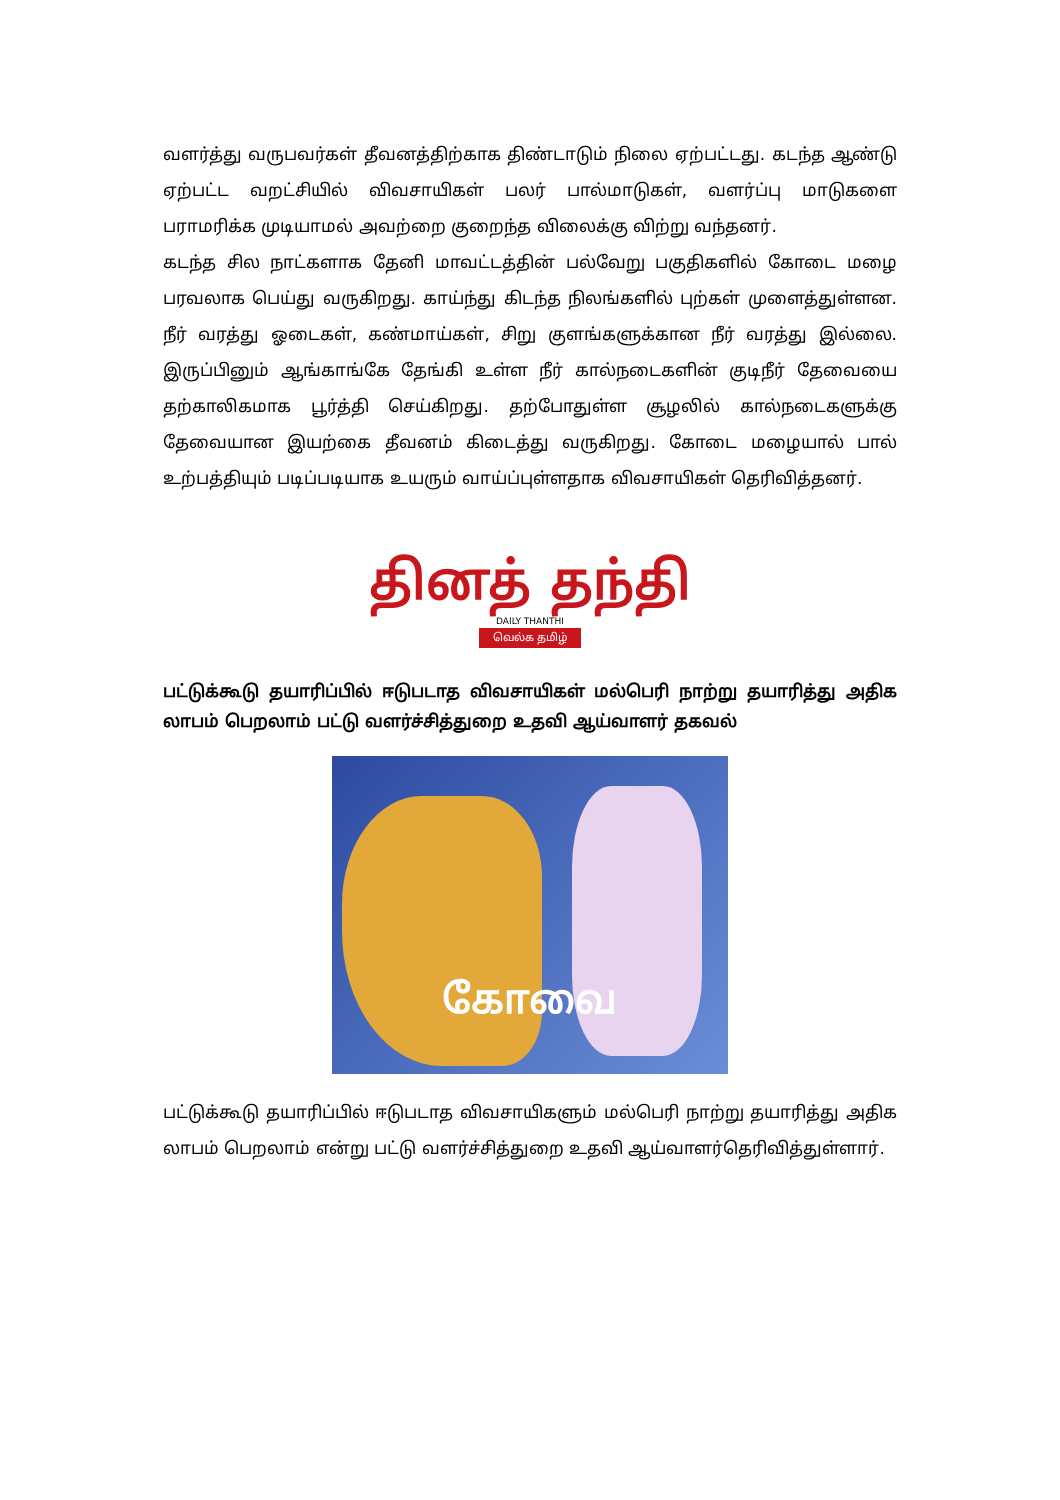வளர்த்து வருபவர்கள் தீவனத்திற்காக திண்டாடும் நிலை ஏற்பட்டது. கடந்த ஆண்டு ஏற்பட்ட வறட்சியில் விவசாயிகள் பலர் பால்மாடுகள், வளர்ப்பு மாடுகளை பராமரிக்க முடியாமல் அவற்றை குறைந்த விலைக்கு விற்று வந்தனர்.
கடந்த சில நாட்களாக தேனி மாவட்டத்தின் பல்வேறு பகுதிகளில் கோடை மழை பரவலாக பெய்து வருகிறது. காய்ந்து கிடந்த நிலங்களில் புற்கள் முளைத்துள்ளன. நீர் வரத்து ஓடைகள், கண்மாய்கள், சிறு குளங்களுக்கான நீர் வரத்து இல்லை. இருப்பினும் ஆங்காங்கே தேங்கி உள்ள நீர் கால்நடைகளின் குடிநீர் தேவையை தற்காலிகமாக பூர்த்தி செய்கிறது. தற்போதுள்ள சூழலில் கால்நடைகளுக்கு தேவையான இயற்கை தீவனம் கிடைத்து வருகிறது. கோடை மழையால் பால் உற்பத்தியும் படிப்படியாக உயரும் வாய்ப்புள்ளதாக விவசாயிகள் தெரிவித்தனர்.
தினத் தந்தி
DAILY THANTHI
வெல்க தமிழ்
பட்டுக்கூடு தயாரிப்பில் ஈடுபடாத விவசாயிகள் மல்பெரி நாற்று தயாரித்து அதிக லாபம் பெறலாம் பட்டு வளர்ச்சித்துறை உதவி ஆய்வாளர் தகவல்
கோவை
பட்டுக்கூடு தயாரிப்பில் ஈடுபடாத விவசாயிகளும் மல்பெரி நாற்று தயாரித்து அதிக லாபம் பெறலாம் என்று பட்டு வளர்ச்சித்துறை உதவி ஆய்வாளர்தெரிவித்துள்ளார்.